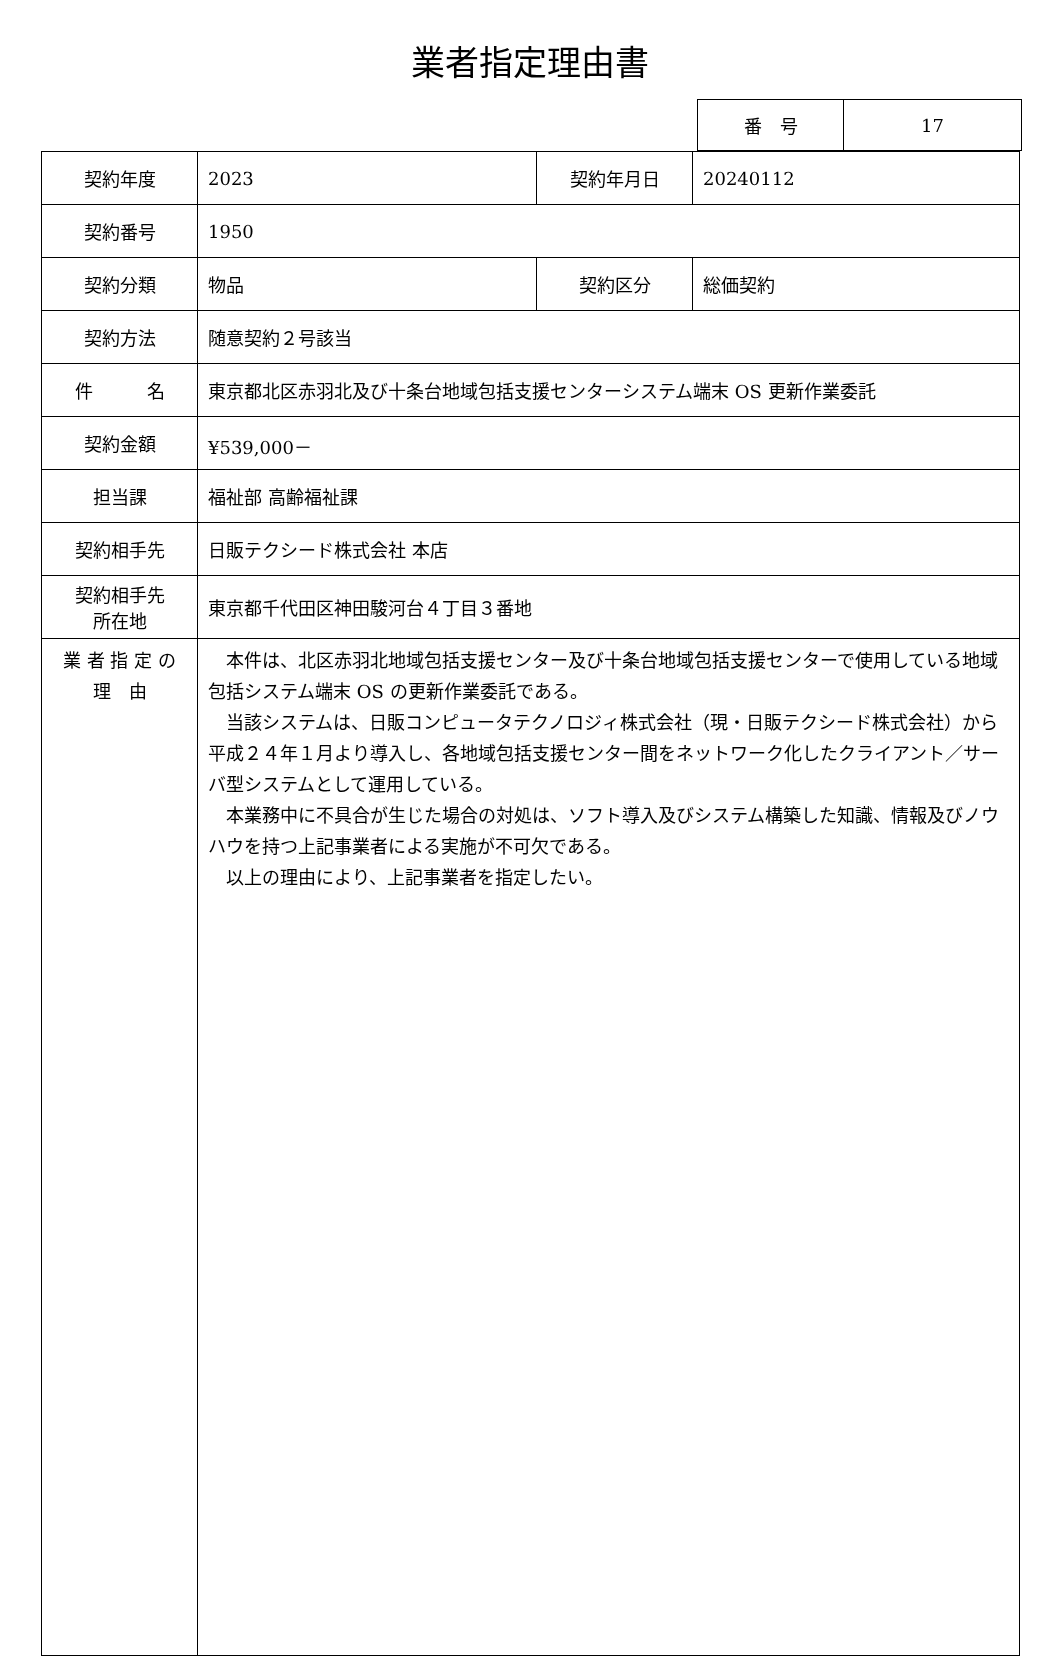業者指定理由書
| 番 号 | 17 |
| 契約年度 | 2023 | 契約年月日 | 20240112 |
| 契約番号 | 1950 | | |
| 契約分類 | 物品 | 契約区分 | 総価契約 |
| 契約方法 | 随意契約２号該当 | | |
| 件 名 | 東京都北区赤羽北及び十条台地域包括支援センターシステム端末 OS 更新作業委託 | | |
| 契約金額 | ¥539,000－ | | |
| 担当課 | 福祉部 高齢福祉課 | | |
| 契約相手先 | 日販テクシード株式会社 本店 | | |
| 契約相手先 所在地 | 東京都千代田区神田駿河台４丁目３番地 | | |
| 業 者 指 定 の 理 由 | 本件は、北区赤羽北地域包括支援センター及び十条台地域包括支援センターで使用している地域包括システム端末 OS の更新作業委託である。 当該システムは、日販コンピュータテクノロジィ株式会社（現・日販テクシード株式会社）から平成２４年１月より導入し、各地域包括支援センター間をネットワーク化したクライアント／サーバ型システムとして運用している。 本業務中に不具合が生じた場合の対処は、ソフト導入及びシステム構築した知識、情報及びノウハウを持つ上記事業者による実施が不可欠である。 以上の理由により、上記事業者を指定したい。 | | |